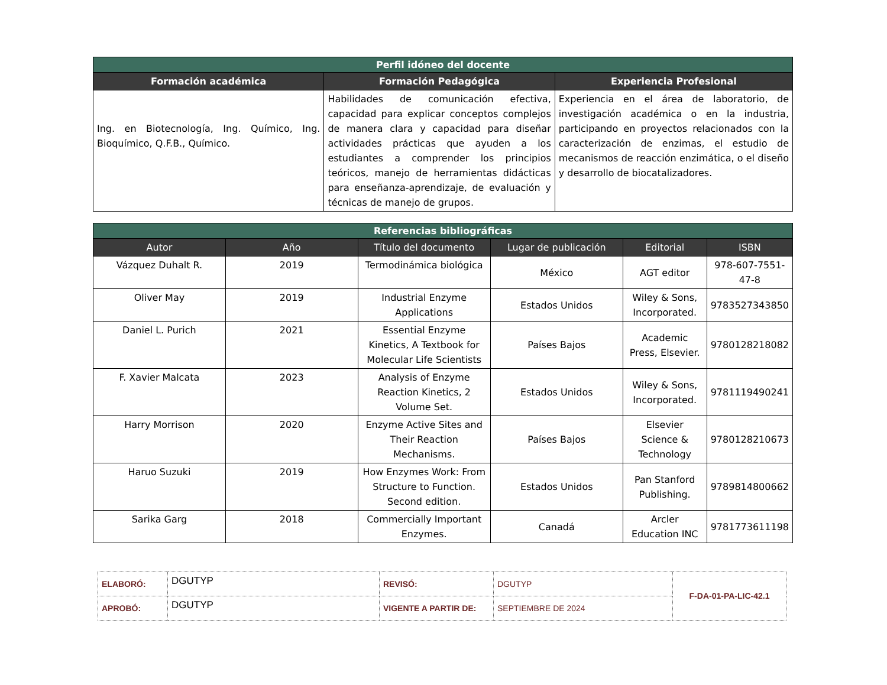| Perfil idóneo del docente | | |
| --- | --- | --- |
| Formación académica | Formación Pedagógica | Experiencia Profesional |
| Ing. en Biotecnología, Ing. Químico, Ing. Bioquímico, Q.F.B., Químico. | Habilidades de comunicación efectiva, capacidad para explicar conceptos complejos de manera clara y capacidad para diseñar actividades prácticas que ayuden a los estudiantes a comprender los principios teóricos, manejo de herramientas didácticas para enseñanza-aprendizaje, de evaluación y técnicas de manejo de grupos. | Experiencia en el área de laboratorio, de investigación académica o en la industria, participando en proyectos relacionados con la caracterización de enzimas, el estudio de mecanismos de reacción enzimática, o el diseño y desarrollo de biocatalizadores. |
| Referencias bibliográficas | | | | | |
| --- | --- | --- | --- | --- | --- |
| Autor | Año | Título del documento | Lugar de publicación | Editorial | ISBN |
| Vázquez Duhalt R. | 2019 | Termodinámica biológica | México | AGT editor | 978-607-7551-47-8 |
| Oliver May | 2019 | Industrial Enzyme Applications | Estados Unidos | Wiley & Sons, Incorporated. | 9783527343850 |
| Daniel L. Purich | 2021 | Essential Enzyme Kinetics, A Textbook for Molecular Life Scientists | Países Bajos | Academic Press, Elsevier. | 9780128218082 |
| F. Xavier Malcata | 2023 | Analysis of Enzyme Reaction Kinetics, 2 Volume Set. | Estados Unidos | Wiley & Sons, Incorporated. | 9781119490241 |
| Harry Morrison | 2020 | Enzyme Active Sites and Their Reaction Mechanisms. | Países Bajos | Elsevier Science & Technology | 9780128210673 |
| Haruo Suzuki | 2019 | How Enzymes Work: From Structure to Function. Second edition. | Estados Unidos | Pan Stanford Publishing. | 9789814800662 |
| Sarika Garg | 2018 | Commercially Important Enzymes. | Canadá | Arcler Education INC | 9781773611198 |
| ELABORÓ: | DGUTYP | REVISÓ: | DGUTYP | F-DA-01-PA-LIC-42.1 |
| APROBÓ: | DGUTYP | VIGENTE A PARTIR DE: | SEPTIEMBRE DE 2024 | |